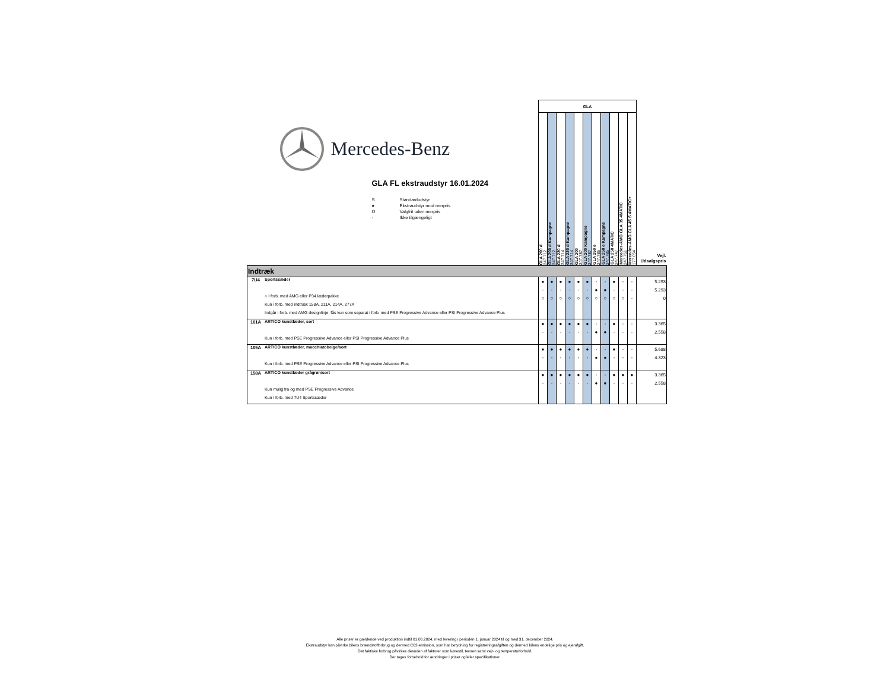| Mercedes-Benz GLA FL ekstraudstyr 16.01.2024 S Standardudstyr ● Ekstraudstyr mod merpris O Valgfrit uden merpris - Ikke tilgængeligt | | GLA | | | | | | | | | | | Vejl. Udsalgspris |
| | | GLA 200 d 247.712 | GLA 200 d Kampagne 247.712 | GLA 220 d 247.714 | GLA 220 d Kampagne 247.714 | GLA 200 247.787 | GLA 200 Kampagne 247.787 | GLA 250 e 247.785 | GLA 250 e Kampagne 247.785 | GLA 250 4MATIC 247.747 | Mercedes-AMG GLA 35 4MATIC 247.751 | Mercedes-AMG CLA 45 S 4MATIC+ 177.054 | |
| Indtræk | | | | | | | | | | | | | |
| 7U4 | Sportssæder | ● | ● | ● | ● | ● | ● | - | - | ● | - | - | 5.293 |
| | | - | - | - | - | - | - | ● | ● | - | - | - | 5.293 |
| | ○ I forb. med AMG eller P34 læderpakke | ○ | ○ | ○ | ○ | ○ | ○ | ○ | ○ | ○ | ○ | - | 0 |
| | Kun i forb. med indtræk 158A, 211A, 214A, 277A | | | | | | | | | | | | |
| | Indgår i forb. med AMG designlinje, fås kun som separat i forb. med PSE Progressive Advance eller PSI Progressive Advance Plus | | | | | | | | | | | | |
| 101A | ARTICO kunstlæder, sort | ● | ● | ● | ● | ● | ● | - | - | ● | - | - | 3.365 |
| | | - | - | - | - | - | - | ● | ● | - | - | - | 2.558 |
| | Kun i forb. med PSE Progressive Advance eller PSI Progressive Advance Plus | | | | | | | | | | | | |
| 105A | ARTICO kunstlæder, macchiatobeige/sort | ● | ● | ● | ● | ● | ● | - | - | ● | - | - | 5.688 |
| | | - | - | - | - | - | - | ● | ● | - | - | - | 4.323 |
| | Kun i forb. med PSE Progressive Advance eller PSI Progressive Advance Plus | | | | | | | | | | | | |
| 158A | ARTICO kunstlæder grågrøn/sort | ● | ● | ● | ● | ● | ● | - | - | ● | ● | ● | 3.365 |
| | | - | - | - | - | - | - | ● | ● | - | - | - | 2.558 |
| | Kun mulig fra og med PSE Progressive Advance | | | | | | | | | | | | |
| | Kun i forb. med 7U4 Sportssæder | | | | | | | | | | | | |
Alle priser er gældende ved produktion indtil 01.06.2024, med levering i perioden 1. januar 2024 til og med 31. december 2024.
Ekstraudstyr kan påvirke bilens brændstofforbrug og dermed C02-emission, som har betydning for registreringsafgiften og dermed bilens endelige pris og ejerafgift.
Det faktiske forbrug påvirkes desuden af faktorer som kørestil, terræn samt vejr- og temperaturforhold.
Der tages forbehold for ændringer i priser og/eller specifikationer.